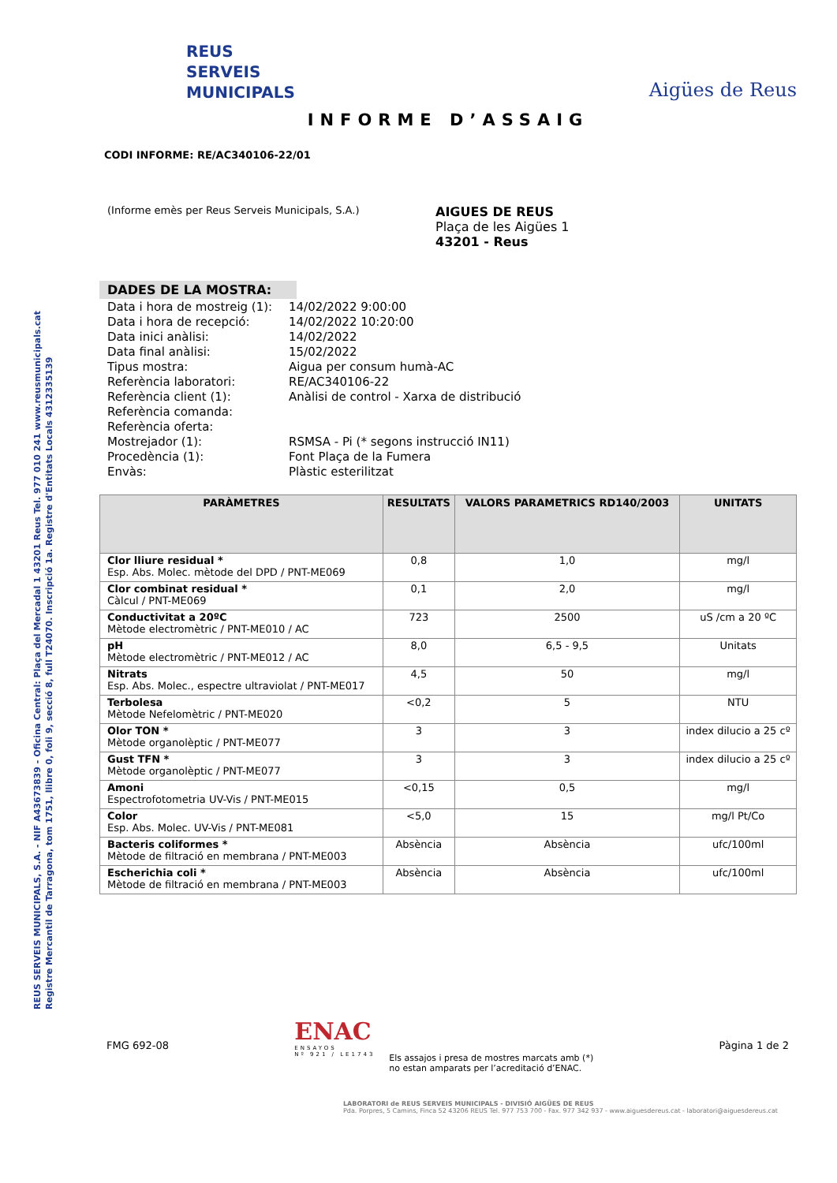REUS SERVEIS MUNICIPALS, S.A. - NIF A43673839 - Oficina Central: Plaça del Mercadal 1 43201 Reus Tel. 977 010 241 www.reusmunicipals.cat
Registre Mercantil de Tarragona, tom 1751, llibre 0, foli 9, secció 8, full T24070. Inscripció 1a. Registre d'Entitats Locals 4312335139
REUS
SERVEIS
MUNICIPALS
Aigües de Reus
INFORME D’ASSAIG
CODI INFORME: RE/AC340106-22/01
(Informe emès per Reus Serveis Municipals, S.A.)
AIGUES DE REUS
Plaça de les Aigües 1
43201 - Reus
DADES DE LA MOSTRA:
| Data i hora de mostreig (1): | 14/02/2022 9:00:00 |
| Data i hora de recepció: | 14/02/2022 10:20:00 |
| Data inici anàlisi: | 14/02/2022 |
| Data final anàlisi: | 15/02/2022 |
| Tipus mostra: | Aigua per consum humà-AC |
| Referència laboratori: | RE/AC340106-22 |
| Referència client (1): | Anàlisi de control - Xarxa de distribució |
| Referència comanda: | |
| Referència oferta: | |
| Mostrejador (1): | RSMSA - Pi (* segons instrucció IN11) |
| Procedència (1): | Font Plaça de la Fumera |
| Envàs: | Plàstic esterilitzat |
| PARÀMETRES | RESULTATS | VALORS PARAMETRICS RD140/2003 | UNITATS |
| --- | --- | --- | --- |
| Clor lliure residual * Esp. Abs. Molec. mètode del DPD / PNT-ME069 | 0,8 | 1,0 | mg/l |
| Clor combinat residual * Càlcul / PNT-ME069 | 0,1 | 2,0 | mg/l |
| Conductivitat a 20ºC Mètode electromètric / PNT-ME010 / AC | 723 | 2500 | uS /cm a 20 ºC |
| pH Mètode electromètric / PNT-ME012 / AC | 8,0 | 6,5 - 9,5 | Unitats |
| Nitrats Esp. Abs. Molec., espectre ultraviolat / PNT-ME017 | 4,5 | 50 | mg/l |
| Terbolesa Mètode Nefelomètric / PNT-ME020 | <0,2 | 5 | NTU |
| Olor TON * Mètode organolèptic / PNT-ME077 | 3 | 3 | index dilucio a 25 cº |
| Gust TFN * Mètode organolèptic / PNT-ME077 | 3 | 3 | index dilucio a 25 cº |
| Amoni Espectrofotometria UV-Vis / PNT-ME015 | <0,15 | 0,5 | mg/l |
| Color Esp. Abs. Molec. UV-Vis / PNT-ME081 | <5,0 | 15 | mg/l Pt/Co |
| Bacteris coliformes * Mètode de filtració en membrana / PNT-ME003 | Absència | Absència | ufc/100ml |
| Escherichia coli * Mètode de filtració en membrana / PNT-ME003 | Absència | Absència | ufc/100ml |
FMG 692-08
ENAC
ENSAYOS
Nº 921 / LE1743
Els assajos i presa de mostres marcats amb (*)
no estan amparats per l’acreditació d’ENAC.
Pàgina 1 de 2
LABORATORI de REUS SERVEIS MUNICIPALS - DIVISIÓ AIGÜES DE REUS
Pda. Porpres, 5 Camins, Finca 52 43206 REUS Tel. 977 753 700 - Fax. 977 342 937 - www.aiguesdereus.cat - laboratori@aiguesdereus.cat